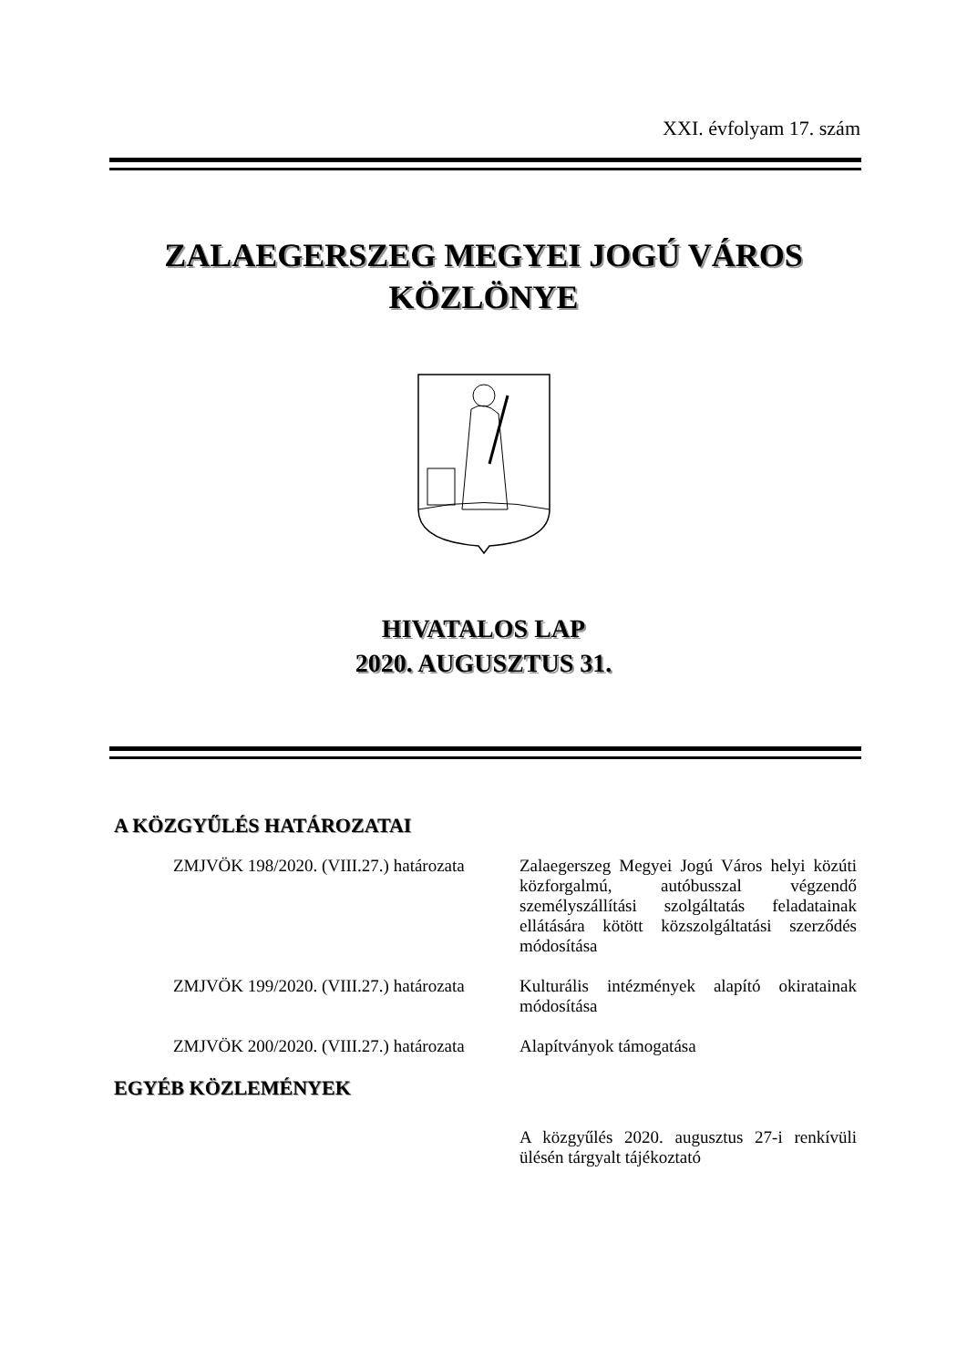XXI. évfolyam 17. szám
ZALAEGERSZEG MEGYEI JOGÚ VÁROS
KÖZLÖNYE
HIVATALOS LAP
2020. AUGUSZTUS 31.
A KÖZGYŰLÉS HATÁROZATAI
ZMJVÖK 198/2020. (VIII.27.) határozata
Zalaegerszeg Megyei Jogú Város helyi közúti közforgalmú, autóbusszal végzendő személyszállítási szolgáltatás feladatainak ellátására kötött közszolgáltatási szerződés módosítása
ZMJVÖK 199/2020. (VIII.27.) határozata
Kulturális intézmények alapító okiratainak módosítása
ZMJVÖK 200/2020. (VIII.27.) határozata
Alapítványok támogatása
EGYÉB KÖZLEMÉNYEK
A közgyűlés 2020. augusztus 27-i renkívüli ülésén tárgyalt tájékoztató